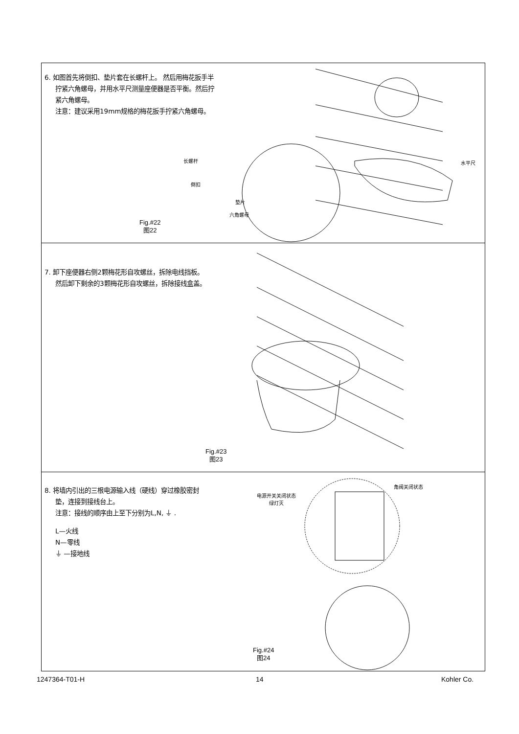6. 如图首先将倒扣、垫片套在长螺杆上。 然后用梅花扳手半
拧紧六角螺母，并用水平尺测量座便器是否平衡。然后拧
紧六角螺母。
注意：建议采用19mm规格的梅花扳手拧紧六角螺母。
长螺杆
倒扣
垫片
六角螺母
水平尺
Fig.#22
图22
7. 卸下座便器右侧2颗梅花形自攻螺丝，拆除电线挡板。
然后卸下剩余的3颗梅花形自攻螺丝，拆除接线盒盖。
Fig.#23
图23
8. 将墙内引出的三根电源输入线（硬线）穿过橡胶密封
垫，连接到接线台上。
注意：接线的顺序由上至下分别为L,N, ⏚ .
L—火线
N—零线
⏚ —接地线
电源开关关闭状态
绿灯灭
角阀关闭状态
Fig.#24
图24
1247364-T01-H 14 Kohler Co.